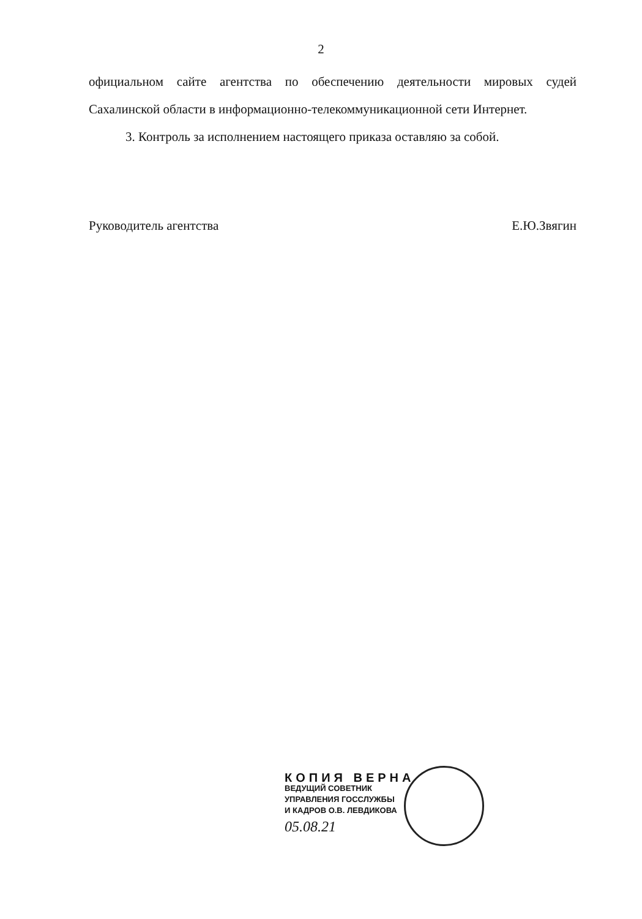2
официальном сайте агентства по обеспечению деятельности мировых судей Сахалинской области в информационно-телекоммуникационной сети Интернет.
3. Контроль за исполнением настоящего приказа оставляю за собой.
Руководитель агентства Е.Ю.Звягин
КОПИЯ ВЕРНА
ВЕДУЩИЙ СОВЕТНИК
УПРАВЛЕНИЯ ГОССЛУЖБЫ
И КАДРОВ О.В. ЛЕВДИКОВА
05.08.21